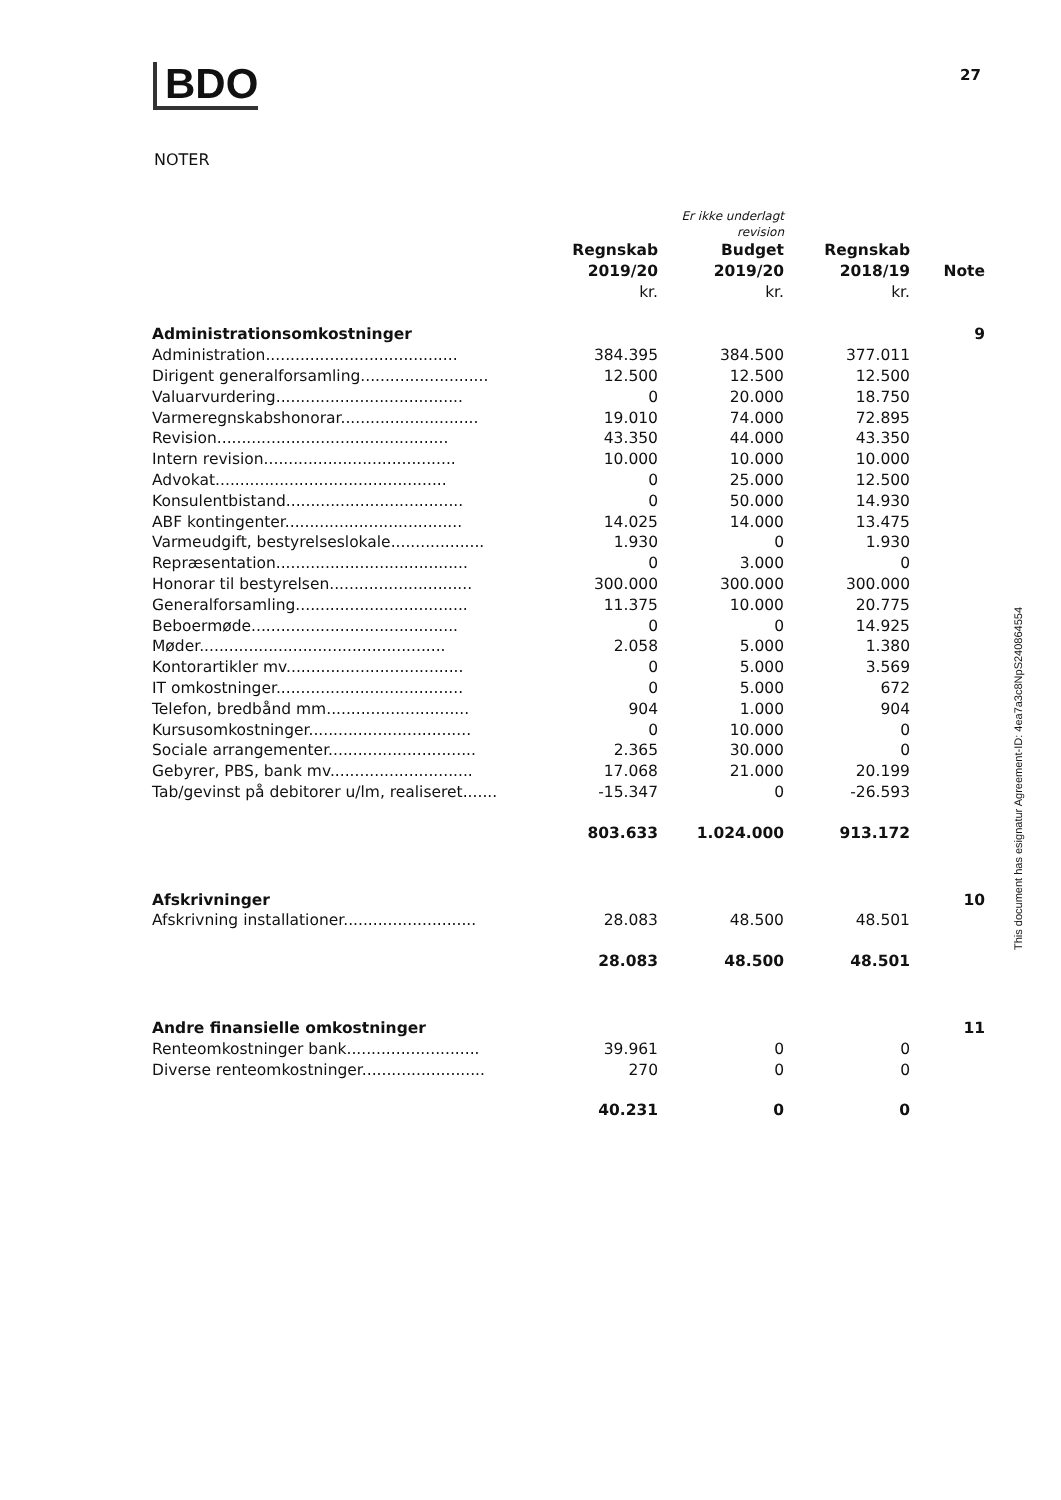BDO 27
NOTER
| | | Er ikke underlagt revision | | |
| --- | --- | --- | --- | --- |
| | Regnskab 2019/20 kr. | Budget 2019/20 kr. | Regnskab 2018/19 kr. | Note |
| Administrationsomkostninger | | | | 9 |
| Administration....................................... | 384.395 | 384.500 | 377.011 | |
| Dirigent generalforsamling.......................... | 12.500 | 12.500 | 12.500 | |
| Valuarvurdering...................................... | 0 | 20.000 | 18.750 | |
| Varmeregnskabshonorar............................ | 19.010 | 74.000 | 72.895 | |
| Revision............................................... | 43.350 | 44.000 | 43.350 | |
| Intern revision....................................... | 10.000 | 10.000 | 10.000 | |
| Advokat............................................... | 0 | 25.000 | 12.500 | |
| Konsulentbistand.................................... | 0 | 50.000 | 14.930 | |
| ABF kontingenter.................................... | 14.025 | 14.000 | 13.475 | |
| Varmeudgift, bestyrelseslokale................... | 1.930 | 0 | 1.930 | |
| Repræsentation....................................... | 0 | 3.000 | 0 | |
| Honorar til bestyrelsen............................. | 300.000 | 300.000 | 300.000 | |
| Generalforsamling................................... | 11.375 | 10.000 | 20.775 | |
| Beboermøde.......................................... | 0 | 0 | 14.925 | |
| Møder.................................................. | 2.058 | 5.000 | 1.380 | |
| Kontorartikler mv.................................... | 0 | 5.000 | 3.569 | |
| IT omkostninger...................................... | 0 | 5.000 | 672 | |
| Telefon, bredbånd mm............................. | 904 | 1.000 | 904 | |
| Kursusomkostninger................................. | 0 | 10.000 | 0 | |
| Sociale arrangementer.............................. | 2.365 | 30.000 | 0 | |
| Gebyrer, PBS, bank mv............................. | 17.068 | 21.000 | 20.199 | |
| Tab/gevinst på debitorer u/lm, realiseret....... | -15.347 | 0 | -26.593 | |
| | 803.633 | 1.024.000 | 913.172 | |
| Afskrivninger | | | | 10 |
| Afskrivning installationer........................... | 28.083 | 48.500 | 48.501 | |
| | 28.083 | 48.500 | 48.501 | |
| Andre finansielle omkostninger | | | | 11 |
| Renteomkostninger bank........................... | 39.961 | 0 | 0 | |
| Diverse renteomkostninger......................... | 270 | 0 | 0 | |
| | 40.231 | 0 | 0 | |
This document has esignatur Agreement-ID: 4ea7a3c8NpS240864554